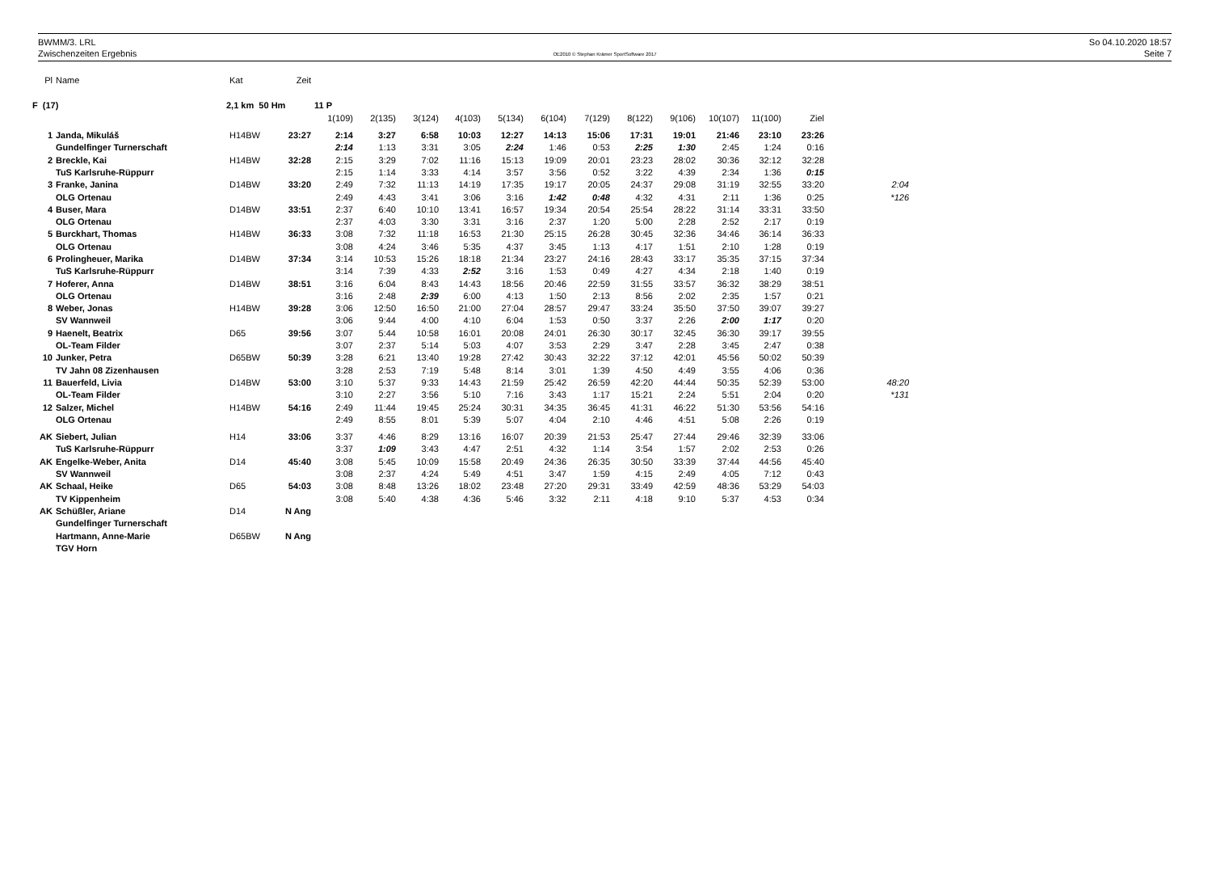BWMM/3. LRL
Zwischenzeiten Ergebnis
OE2010 © Stephan Krämer SportSoftware 2017
So 04.10.2020 18:57
Seite 7
| Pl | Name | Kat | Zeit | | | | | | | | | | | | | |
| F (17) | | 2,1 km 50 Hm | | 11 P | | | | | | | | | | | | |
| | | | | 1(109) | 2(135) | 3(124) | 4(103) | 5(134) | 6(104) | 7(129) | 8(122) | 9(106) | 10(107) | 11(100) | Ziel | |
| 1 | Janda, Mikuláš | H14BW | 23:27 | 2:14 | 3:27 | 6:58 | 10:03 | 12:27 | 14:13 | 15:06 | 17:31 | 19:01 | 21:46 | 23:10 | 23:26 | |
| | Gundelfinger Turnerschaft | | | 2:14 | 1:13 | 3:31 | 3:05 | 2:24 | 1:46 | 0:53 | 2:25 | 1:30 | 2:45 | 1:24 | 0:16 | |
| 2 | Breckle, Kai | H14BW | 32:28 | 2:15 | 3:29 | 7:02 | 11:16 | 15:13 | 19:09 | 20:01 | 23:23 | 28:02 | 30:36 | 32:12 | 32:28 | |
| | TuS Karlsruhe-Rüppurr | | | 2:15 | 1:14 | 3:33 | 4:14 | 3:57 | 3:56 | 0:52 | 3:22 | 4:39 | 2:34 | 1:36 | 0:15 | |
| 3 | Franke, Janina | D14BW | 33:20 | 2:49 | 7:32 | 11:13 | 14:19 | 17:35 | 19:17 | 20:05 | 24:37 | 29:08 | 31:19 | 32:55 | 33:20 | 2:04 |
| | OLG Ortenau | | | 2:49 | 4:43 | 3:41 | 3:06 | 3:16 | 1:42 | 0:48 | 4:32 | 4:31 | 2:11 | 1:36 | 0:25 | *126 |
| 4 | Buser, Mara | D14BW | 33:51 | 2:37 | 6:40 | 10:10 | 13:41 | 16:57 | 19:34 | 20:54 | 25:54 | 28:22 | 31:14 | 33:31 | 33:50 | |
| | OLG Ortenau | | | 2:37 | 4:03 | 3:30 | 3:31 | 3:16 | 2:37 | 1:20 | 5:00 | 2:28 | 2:52 | 2:17 | 0:19 | |
| 5 | Burckhart, Thomas | H14BW | 36:33 | 3:08 | 7:32 | 11:18 | 16:53 | 21:30 | 25:15 | 26:28 | 30:45 | 32:36 | 34:46 | 36:14 | 36:33 | |
| | OLG Ortenau | | | 3:08 | 4:24 | 3:46 | 5:35 | 4:37 | 3:45 | 1:13 | 4:17 | 1:51 | 2:10 | 1:28 | 0:19 | |
| 6 | Prolingheuer, Marika | D14BW | 37:34 | 3:14 | 10:53 | 15:26 | 18:18 | 21:34 | 23:27 | 24:16 | 28:43 | 33:17 | 35:35 | 37:15 | 37:34 | |
| | TuS Karlsruhe-Rüppurr | | | 3:14 | 7:39 | 4:33 | 2:52 | 3:16 | 1:53 | 0:49 | 4:27 | 4:34 | 2:18 | 1:40 | 0:19 | |
| 7 | Hoferer, Anna | D14BW | 38:51 | 3:16 | 6:04 | 8:43 | 14:43 | 18:56 | 20:46 | 22:59 | 31:55 | 33:57 | 36:32 | 38:29 | 38:51 | |
| | OLG Ortenau | | | 3:16 | 2:48 | 2:39 | 6:00 | 4:13 | 1:50 | 2:13 | 8:56 | 2:02 | 2:35 | 1:57 | 0:21 | |
| 8 | Weber, Jonas | H14BW | 39:28 | 3:06 | 12:50 | 16:50 | 21:00 | 27:04 | 28:57 | 29:47 | 33:24 | 35:50 | 37:50 | 39:07 | 39:27 | |
| | SV Wannweil | | | 3:06 | 9:44 | 4:00 | 4:10 | 6:04 | 1:53 | 0:50 | 3:37 | 2:26 | 2:00 | 1:17 | 0:20 | |
| 9 | Haenelt, Beatrix | D65 | 39:56 | 3:07 | 5:44 | 10:58 | 16:01 | 20:08 | 24:01 | 26:30 | 30:17 | 32:45 | 36:30 | 39:17 | 39:55 | |
| | OL-Team Filder | | | 3:07 | 2:37 | 5:14 | 5:03 | 4:07 | 3:53 | 2:29 | 3:47 | 2:28 | 3:45 | 2:47 | 0:38 | |
| 10 | Junker, Petra | D65BW | 50:39 | 3:28 | 6:21 | 13:40 | 19:28 | 27:42 | 30:43 | 32:22 | 37:12 | 42:01 | 45:56 | 50:02 | 50:39 | |
| | TV Jahn 08 Zizenhausen | | | 3:28 | 2:53 | 7:19 | 5:48 | 8:14 | 3:01 | 1:39 | 4:50 | 4:49 | 3:55 | 4:06 | 0:36 | |
| 11 | Bauerfeld, Livia | D14BW | 53:00 | 3:10 | 5:37 | 9:33 | 14:43 | 21:59 | 25:42 | 26:59 | 42:20 | 44:44 | 50:35 | 52:39 | 53:00 | 48:20 |
| | OL-Team Filder | | | 3:10 | 2:27 | 3:56 | 5:10 | 7:16 | 3:43 | 1:17 | 15:21 | 2:24 | 5:51 | 2:04 | 0:20 | *131 |
| 12 | Salzer, Michel | H14BW | 54:16 | 2:49 | 11:44 | 19:45 | 25:24 | 30:31 | 34:35 | 36:45 | 41:31 | 46:22 | 51:30 | 53:56 | 54:16 | |
| | OLG Ortenau | | | 2:49 | 8:55 | 8:01 | 5:39 | 5:07 | 4:04 | 2:10 | 4:46 | 4:51 | 5:08 | 2:26 | 0:19 | |
| AK | Siebert, Julian | H14 | 33:06 | 3:37 | 4:46 | 8:29 | 13:16 | 16:07 | 20:39 | 21:53 | 25:47 | 27:44 | 29:46 | 32:39 | 33:06 | |
| | TuS Karlsruhe-Rüppurr | | | 3:37 | 1:09 | 3:43 | 4:47 | 2:51 | 4:32 | 1:14 | 3:54 | 1:57 | 2:02 | 2:53 | 0:26 | |
| AK | Engelke-Weber, Anita | D14 | 45:40 | 3:08 | 5:45 | 10:09 | 15:58 | 20:49 | 24:36 | 26:35 | 30:50 | 33:39 | 37:44 | 44:56 | 45:40 | |
| | SV Wannweil | | | 3:08 | 2:37 | 4:24 | 5:49 | 4:51 | 3:47 | 1:59 | 4:15 | 2:49 | 4:05 | 7:12 | 0:43 | |
| AK | Schaal, Heike | D65 | 54:03 | 3:08 | 8:48 | 13:26 | 18:02 | 23:48 | 27:20 | 29:31 | 33:49 | 42:59 | 48:36 | 53:29 | 54:03 | |
| | TV Kippenheim | | | 3:08 | 5:40 | 4:38 | 4:36 | 5:46 | 3:32 | 2:11 | 4:18 | 9:10 | 5:37 | 4:53 | 0:34 | |
| AK | Schüßler, Ariane | D14 | N Ang | | | | | | | | | | | | | |
| | Gundelfinger Turnerschaft | | | | | | | | | | | | | | | |
| | Hartmann, Anne-Marie | D65BW | N Ang | | | | | | | | | | | | | |
| | TGV Horn | | | | | | | | | | | | | | | |